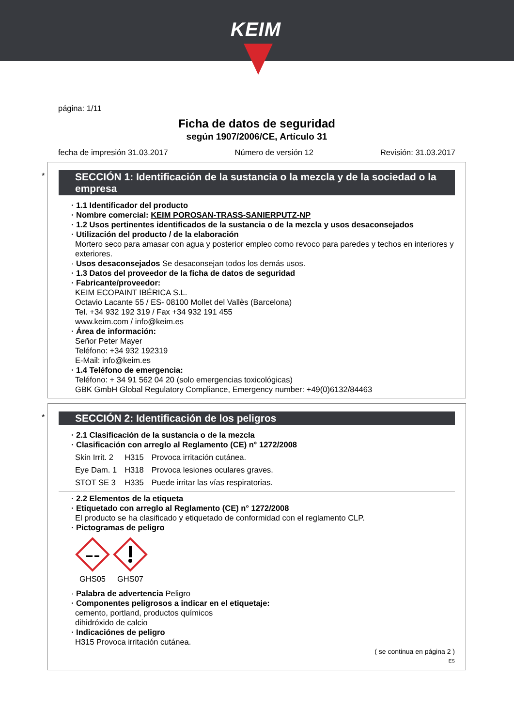KEIM
página: 1/11
Ficha de datos de seguridad
según 1907/2006/CE, Artículo 31
fecha de impresión 31.03.2017 Número de versión 12 Revisión: 31.03.2017
*
SECCIÓN 1: Identificación de la sustancia o la mezcla y de la sociedad o la empresa
· 1.1 Identificador del producto
· Nombre comercial: KEIM POROSAN-TRASS-SANIERPUTZ-NP
· 1.2 Usos pertinentes identificados de la sustancia o de la mezcla y usos desaconsejados
· Utilización del producto / de la elaboración
Mortero seco para amasar con agua y posterior empleo como revoco para paredes y techos en interiores y exteriores.
· Usos desaconsejados Se desaconsejan todos los demás usos.
· 1.3 Datos del proveedor de la ficha de datos de seguridad
· Fabricante/proveedor:
KEIM ECOPAINT IBÉRICA S.L.
Octavio Lacante 55 / ES- 08100 Mollet del Vallès (Barcelona)
Tel. +34 932 192 319 / Fax +34 932 191 455
www.keim.com / info@keim.es
· Área de información:
Señor Peter Mayer
Teléfono: +34 932 192319
E-Mail: info@keim.es
· 1.4 Teléfono de emergencia:
Teléfono: + 34 91 562 04 20 (solo emergencias toxicológicas)
GBK GmbH Global Regulatory Compliance, Emergency number: +49(0)6132/84463
*
SECCIÓN 2: Identificación de los peligros
· 2.1 Clasificación de la sustancia o de la mezcla
· Clasificación con arreglo al Reglamento (CE) n° 1272/2008
| Skin Irrit. 2 | H315 | Provoca irritación cutánea. |
| Eye Dam. 1 | H318 | Provoca lesiones oculares graves. |
| STOT SE 3 | H335 | Puede irritar las vías respiratorias. |
· 2.2 Elementos de la etiqueta
· Etiquetado con arreglo al Reglamento (CE) n° 1272/2008
El producto se ha clasificado y etiquetado de conformidad con el reglamento CLP.
· Pictogramas de peligro
GHS05
GHS07
· Palabra de advertencia Peligro
· Componentes peligrosos a indicar en el etiquetaje:
cemento, portland, productos químicos
dihidróxido de calcio
· Indicaciónes de peligro
H315 Provoca irritación cutánea.
( se continua en página 2 )
ES